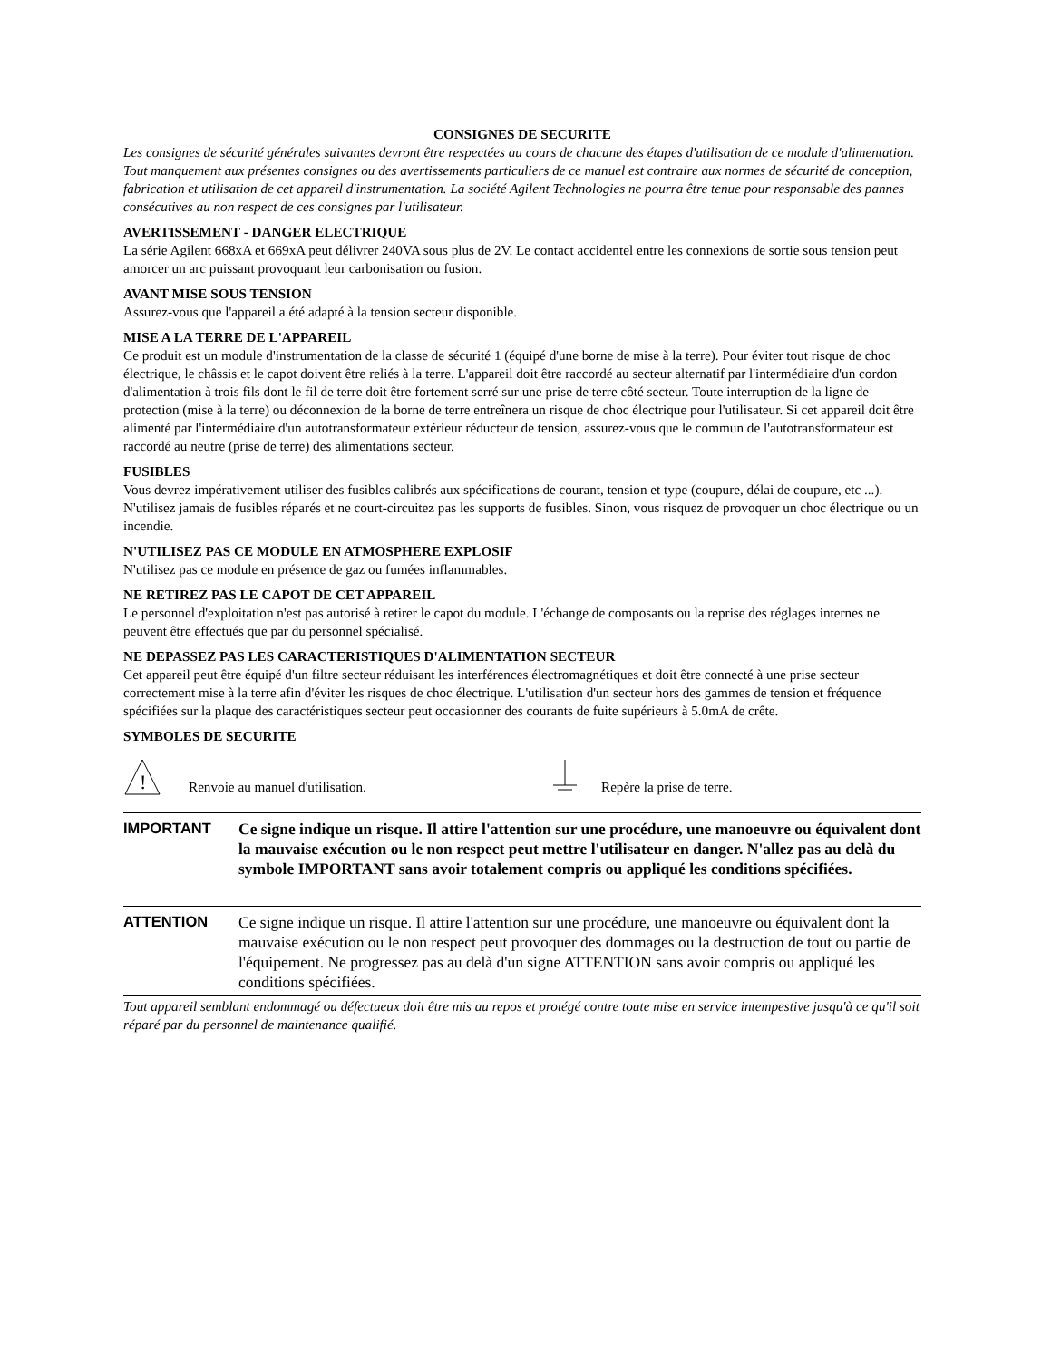CONSIGNES DE SECURITE
Les consignes de sécurité générales suivantes devront être respectées au cours de chacune des étapes d'utilisation de ce module d'alimentation. Tout manquement aux présentes consignes ou des avertissements particuliers de ce manuel est contraire aux normes de sécurité de conception, fabrication et utilisation de cet appareil d'instrumentation. La société Agilent Technologies ne pourra être tenue pour responsable des pannes consécutives au non respect de ces consignes par l'utilisateur.
AVERTISSEMENT - DANGER ELECTRIQUE
La série Agilent 668xA et 669xA peut délivrer 240VA sous plus de 2V. Le contact accidentel entre les connexions de sortie sous tension peut amorcer un arc puissant provoquant leur carbonisation ou fusion.
AVANT MISE SOUS TENSION
Assurez-vous que l'appareil a été adapté à la tension secteur disponible.
MISE A LA TERRE DE L'APPAREIL
Ce produit est un module d'instrumentation de la classe de sécurité 1 (équipé d'une borne de mise à la terre). Pour éviter tout risque de choc électrique, le châssis et le capot doivent être reliés à la terre. L'appareil doit être raccordé au secteur alternatif par l'intermédiaire d'un cordon d'alimentation à trois fils dont le fil de terre doit être fortement serré sur une prise de terre côté secteur. Toute interruption de la ligne de protection (mise à la terre) ou déconnexion de la borne de terre entreînera un risque de choc électrique pour l'utilisateur. Si cet appareil doit être alimenté par l'intermédiaire d'un autotransformateur extérieur réducteur de tension, assurez-vous que le commun de l'autotransformateur est raccordé au neutre (prise de terre) des alimentations secteur.
FUSIBLES
Vous devrez impérativement utiliser des fusibles calibrés aux spécifications de courant, tension et type (coupure, délai de coupure, etc ...). N'utilisez jamais de fusibles réparés et ne court-circuitez pas les supports de fusibles. Sinon, vous risquez de provoquer un choc électrique ou un incendie.
N'UTILISEZ PAS CE MODULE EN ATMOSPHERE EXPLOSIF
N'utilisez pas ce module en présence de gaz ou fumées inflammables.
NE RETIREZ PAS LE CAPOT DE CET APPAREIL
Le personnel d'exploitation n'est pas autorisé à retirer le capot du module. L'échange de composants ou la reprise des réglages internes ne peuvent être effectués que par du personnel spécialisé.
NE DEPASSEZ PAS LES CARACTERISTIQUES D'ALIMENTATION SECTEUR
Cet appareil peut être équipé d'un filtre secteur réduisant les interférences électromagnétiques et doit être connecté à une prise secteur correctement mise à la terre afin d'éviter les risques de choc électrique. L'utilisation d'un secteur hors des gammes de tension et fréquence spécifiées sur la plaque des caractéristiques secteur peut occasionner des courants de fuite supérieurs à 5.0mA de crête.
SYMBOLES DE SECURITE
!
Renvoie au manuel d'utilisation. Repère la prise de terre.
IMPORTANT
Ce signe indique un risque. Il attire l'attention sur une procédure, une manoeuvre ou équivalent dont la mauvaise exécution ou le non respect peut mettre l'utilisateur en danger. N'allez pas au delà du symbole IMPORTANT sans avoir totalement compris ou appliqué les conditions spécifiées.
ATTENTION
Ce signe indique un risque. Il attire l'attention sur une procédure, une manoeuvre ou équivalent dont la mauvaise exécution ou le non respect peut provoquer des dommages ou la destruction de tout ou partie de l'équipement. Ne progressez pas au delà d'un signe ATTENTION sans avoir compris ou appliqué les conditions spécifiées.
Tout appareil semblant endommagé ou défectueux doit être mis au repos et protégé contre toute mise en service intempestive jusqu'à ce qu'il soit réparé par du personnel de maintenance qualifié.